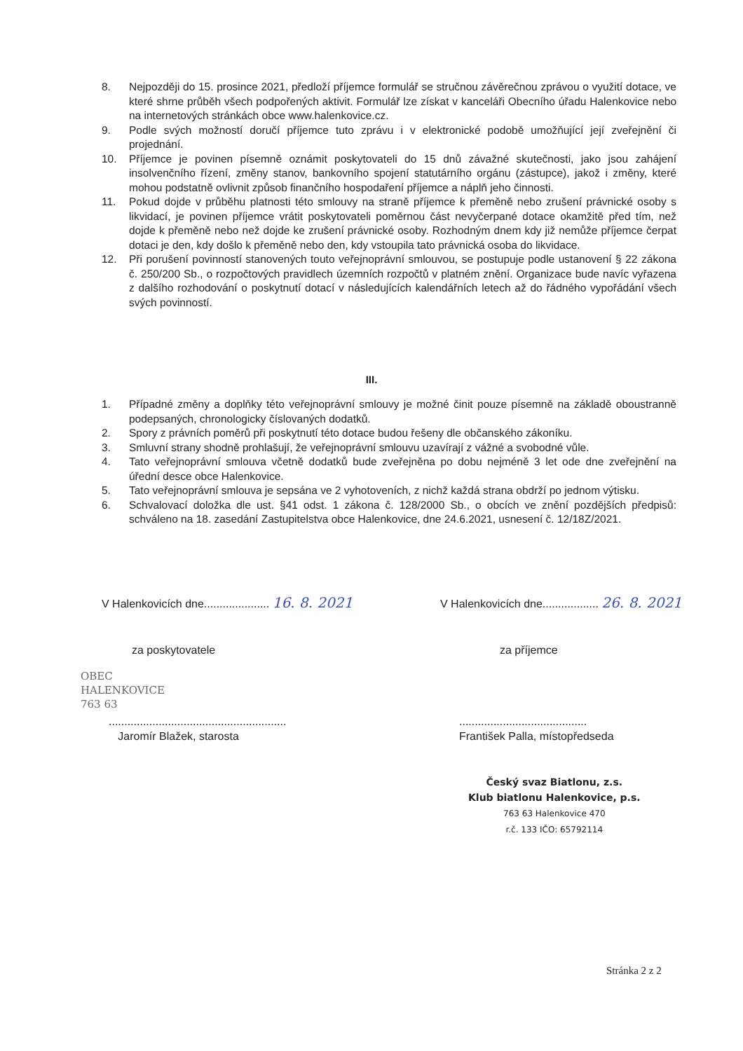8. Nejpozději do 15. prosince 2021, předloží příjemce formulář se stručnou závěrečnou zprávou o využití dotace, ve které shrne průběh všech podpořených aktivit. Formulář lze získat v kanceláři Obecního úřadu Halenkovice nebo na internetových stránkách obce www.halenkovice.cz.
9. Podle svých možností doručí příjemce tuto zprávu i v elektronické podobě umožňující její zveřejnění či projednání.
10. Příjemce je povinen písemně oznámit poskytovateli do 15 dnů závažné skutečnosti, jako jsou zahájení insolvenčního řízení, změny stanov, bankovního spojení statutárního orgánu (zástupce), jakož i změny, které mohou podstatně ovlivnit způsob finančního hospodaření příjemce a náplň jeho činnosti.
11. Pokud dojde v průběhu platnosti této smlouvy na straně příjemce k přeměně nebo zrušení právnické osoby s likvidací, je povinen příjemce vrátit poskytovateli poměrnou část nevyčerpané dotace okamžitě před tím, než dojde k přeměně nebo než dojde ke zrušení právnické osoby. Rozhodným dnem kdy již nemůže příjemce čerpat dotaci je den, kdy došlo k přeměně nebo den, kdy vstoupila tato právnická osoba do likvidace.
12. Při porušení povinností stanovených touto veřejnoprávní smlouvou, se postupuje podle ustanovení § 22 zákona č. 250/200 Sb., o rozpočtových pravidlech územních rozpočtů v platném znění. Organizace bude navíc vyřazena z dalšího rozhodování o poskytnutí dotací v následujících kalendářních letech až do řádného vypořádání všech svých povinností.
III.
1. Případné změny a doplňky této veřejnoprávní smlouvy je možné činit pouze písemně na základě oboustranně podepsaných, chronologicky číslovaných dodatků.
2. Spory z právních poměrů při poskytnutí této dotace budou řešeny dle občanského zákoníku.
3. Smluvní strany shodně prohlašují, že veřejnoprávní smlouvu uzavírají z vážné a svobodné vůle.
4. Tato veřejnoprávní smlouva včetně dodatků bude zveřejněna po dobu nejméně 3 let ode dne zveřejnění na úřední desce obce Halenkovice.
5. Tato veřejnoprávní smlouva je sepsána ve 2 vyhotoveních, z nichž každá strana obdrží po jednom výtisku.
6. Schvalovací doložka dle ust. §41 odst. 1 zákona č. 128/2000 Sb., o obcích ve znění pozdějších předpisů: schváleno na 18. zasedání Zastupitelstva obce Halenkovice, dne 24.6.2021, usnesení č. 12/18Z/2021.
V Halenkovicích dne..................... 16. 8. 2021
V Halenkovicích dne.................. 26. 8. 2021
za poskytovatele za příjemce
OBEC
HALENKOVICE
763 63
.........................................................
Jaromír Blažek, starosta
.........................................
František Palla, místopředseda
Český svaz Biatlonu, z.s.
Klub biatlonu Halenkovice, p.s.
763 63 Halenkovice 470
r.č. 133 IČO: 65792114
Stránka 2 z 2